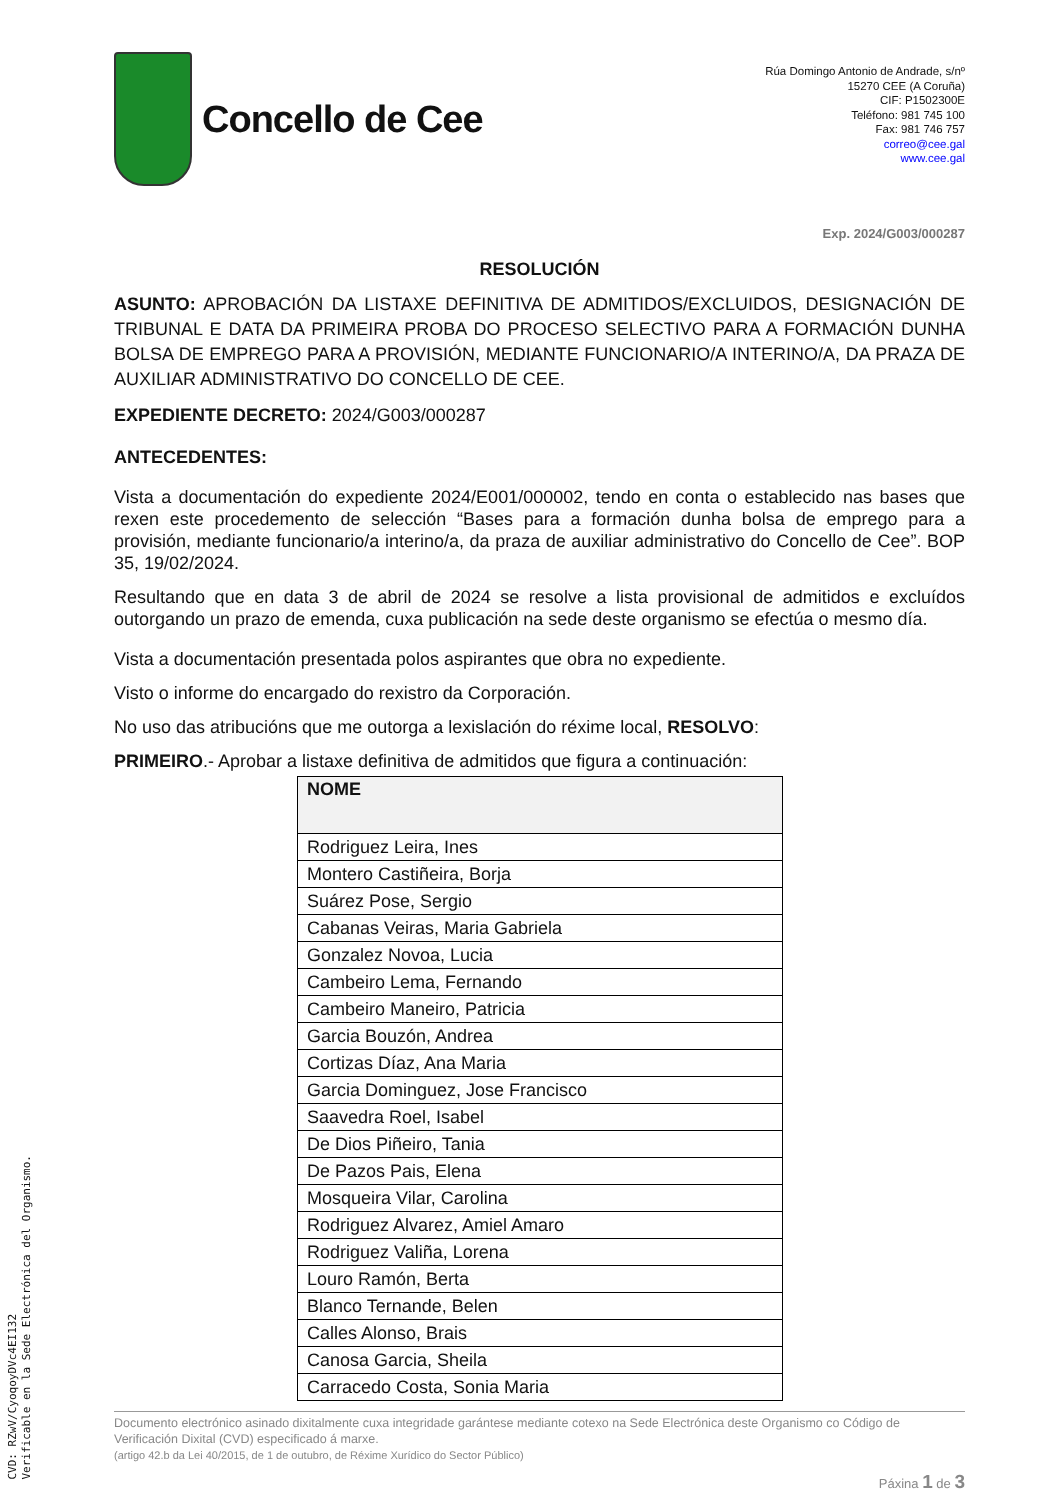Concello de Cee
Rúa Domingo Antonio de Andrade, s/nº
15270 CEE (A Coruña)
CIF: P1502300E
Teléfono: 981 745 100
Fax: 981 746 757
correo@cee.gal
www.cee.gal
Exp. 2024/G003/000287
RESOLUCIÓN
ASUNTO: APROBACIÓN DA LISTAXE DEFINITIVA DE ADMITIDOS/EXCLUIDOS, DESIGNACIÓN DE TRIBUNAL E DATA DA PRIMEIRA PROBA DO PROCESO SELECTIVO PARA A FORMACIÓN DUNHA BOLSA DE EMPREGO PARA A PROVISIÓN, MEDIANTE FUNCIONARIO/A INTERINO/A, DA PRAZA DE AUXILIAR ADMINISTRATIVO DO CONCELLO DE CEE.
EXPEDIENTE DECRETO: 2024/G003/000287
ANTECEDENTES:
Vista a documentación do expediente 2024/E001/000002, tendo en conta o establecido nas bases que rexen este procedemento de selección “Bases para a formación dunha bolsa de emprego para a provisión, mediante funcionario/a interino/a, da praza de auxiliar administrativo do Concello de Cee”. BOP 35, 19/02/2024.
Resultando que en data 3 de abril de 2024 se resolve a lista provisional de admitidos e excluídos outorgando un prazo de emenda, cuxa publicación na sede deste organismo se efectúa o mesmo día.
Vista a documentación presentada polos aspirantes que obra no expediente.
Visto o informe do encargado do rexistro da Corporación.
No uso das atribucións que me outorga a lexislación do réxime local, RESOLVO:
PRIMEIRO.- Aprobar a listaxe definitiva de admitidos que figura a continuación:
| NOME |
| --- |
| Rodriguez Leira, Ines |
| Montero Castiñeira, Borja |
| Suárez Pose, Sergio |
| Cabanas Veiras, Maria Gabriela |
| Gonzalez Novoa, Lucia |
| Cambeiro Lema, Fernando |
| Cambeiro Maneiro, Patricia |
| Garcia Bouzón, Andrea |
| Cortizas Díaz, Ana Maria |
| Garcia Dominguez, Jose Francisco |
| Saavedra Roel, Isabel |
| De Dios Piñeiro, Tania |
| De Pazos Pais, Elena |
| Mosqueira Vilar, Carolina |
| Rodriguez Alvarez, Amiel Amaro |
| Rodriguez Valiña, Lorena |
| Louro Ramón, Berta |
| Blanco Ternande, Belen |
| Calles Alonso, Brais |
| Canosa Garcia, Sheila |
| Carracedo Costa, Sonia Maria |
Documento electrónico asinado dixitalmente cuxa integridade garántese mediante cotexo na Sede Electrónica deste Organismo co Código de Verificación Dixital (CVD) especificado á marxe.
(artigo 42.b da Lei 40/2015, de 1 de outubro, de Réxime Xurídico do Sector Público)
Páxina 1 de 3
CVD: RZwV/CyoqoyDVc4EI132
Verificable en la Sede Electrónica del Organismo.